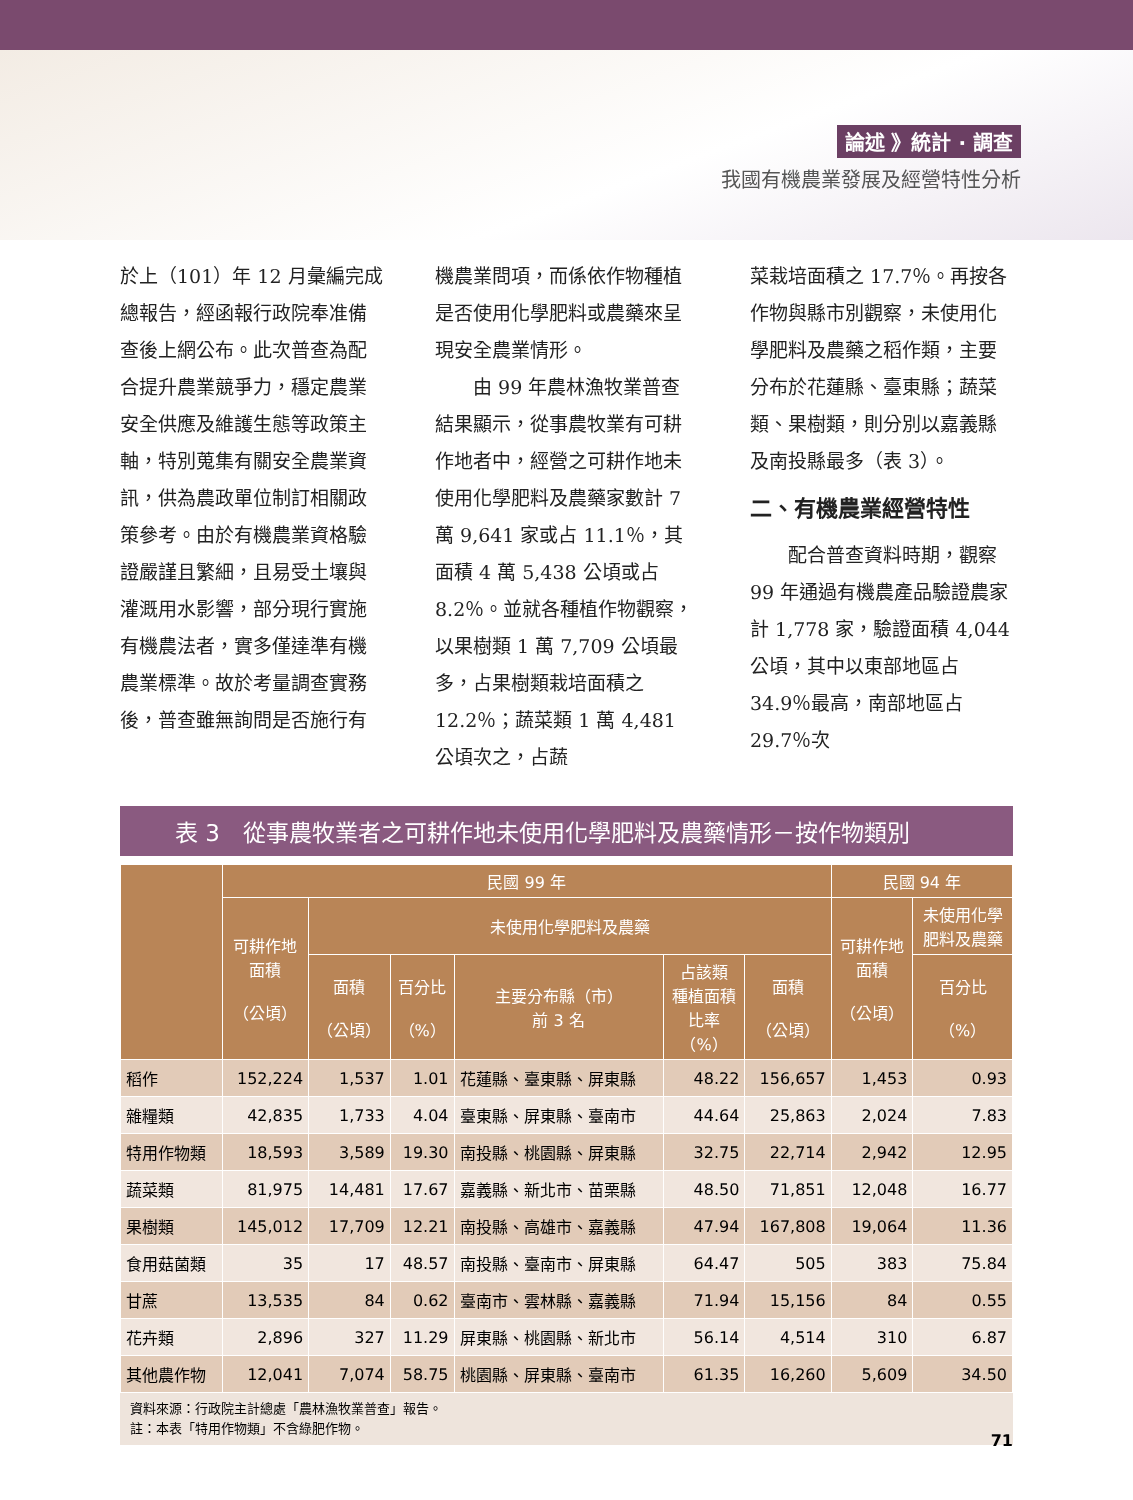論述 》統計 · 調查
我國有機農業發展及經營特性分析
於上（101）年 12 月彙編完成總報告，經函報行政院奉准備查後上網公布。此次普查為配合提升農業競爭力，穩定農業安全供應及維護生態等政策主軸，特別蒐集有關安全農業資訊，供為農政單位制訂相關政策參考。由於有機農業資格驗證嚴謹且繁細，且易受土壤與灌溉用水影響，部分現行實施有機農法者，實多僅達準有機農業標準。故於考量調查實務後，普查雖無詢問是否施行有
機農業問項，而係依作物種植是否使用化學肥料或農藥來呈現安全農業情形。
　　由 99 年農林漁牧業普查結果顯示，從事農牧業有可耕作地者中，經營之可耕作地未使用化學肥料及農藥家數計 7 萬 9,641 家或占 11.1％，其面積 4 萬 5,438 公頃或占 8.2％。並就各種植作物觀察，以果樹類 1 萬 7,709 公頃最多，占果樹類栽培面積之 12.2％；蔬菜類 1 萬 4,481 公頃次之，占蔬
菜栽培面積之 17.7％。再按各作物與縣市別觀察，未使用化學肥料及農藥之稻作類，主要分布於花蓮縣、臺東縣；蔬菜類、果樹類，則分別以嘉義縣及南投縣最多（表 3）。
二、有機農業經營特性
　　配合普查資料時期，觀察 99 年通過有機農產品驗證農家計 1,778 家，驗證面積 4,044 公頃，其中以東部地區占 34.9％最高，南部地區占 29.7％次
表 3　從事農牧業者之可耕作地未使用化學肥料及農藥情形－按作物類別
| | 民國 99 年 | | | | | | 民國 94 年 | |
| --- | --- | --- | --- | --- | --- | --- | --- | --- |
| | 可耕作地 面積 （公頃） | 未使用化學肥料及農藥 | | | | | 可耕作地 面積 （公頃） | 未使用化學 肥料及農藥 |
| | | 面積 （公頃） | 百分比 （%） | 主要分布縣（市） 前 3 名 | 占該類 種植面積 比率 （%） | 面積 （公頃） | | 百分比 （%） |
| 稻作 | 152,224 | 1,537 | 1.01 | 花蓮縣、臺東縣、屏東縣 | 48.22 | 156,657 | 1,453 | 0.93 |
| 雜糧類 | 42,835 | 1,733 | 4.04 | 臺東縣、屏東縣、臺南市 | 44.64 | 25,863 | 2,024 | 7.83 |
| 特用作物類 | 18,593 | 3,589 | 19.30 | 南投縣、桃園縣、屏東縣 | 32.75 | 22,714 | 2,942 | 12.95 |
| 蔬菜類 | 81,975 | 14,481 | 17.67 | 嘉義縣、新北市、苗栗縣 | 48.50 | 71,851 | 12,048 | 16.77 |
| 果樹類 | 145,012 | 17,709 | 12.21 | 南投縣、高雄市、嘉義縣 | 47.94 | 167,808 | 19,064 | 11.36 |
| 食用菇菌類 | 35 | 17 | 48.57 | 南投縣、臺南市、屏東縣 | 64.47 | 505 | 383 | 75.84 |
| 甘蔗 | 13,535 | 84 | 0.62 | 臺南市、雲林縣、嘉義縣 | 71.94 | 15,156 | 84 | 0.55 |
| 花卉類 | 2,896 | 327 | 11.29 | 屏東縣、桃園縣、新北市 | 56.14 | 4,514 | 310 | 6.87 |
| 其他農作物 | 12,041 | 7,074 | 58.75 | 桃園縣、屏東縣、臺南市 | 61.35 | 16,260 | 5,609 | 34.50 |
資料來源：行政院主計總處「農林漁牧業普查」報告。
註：本表「特用作物類」不含綠肥作物。
71